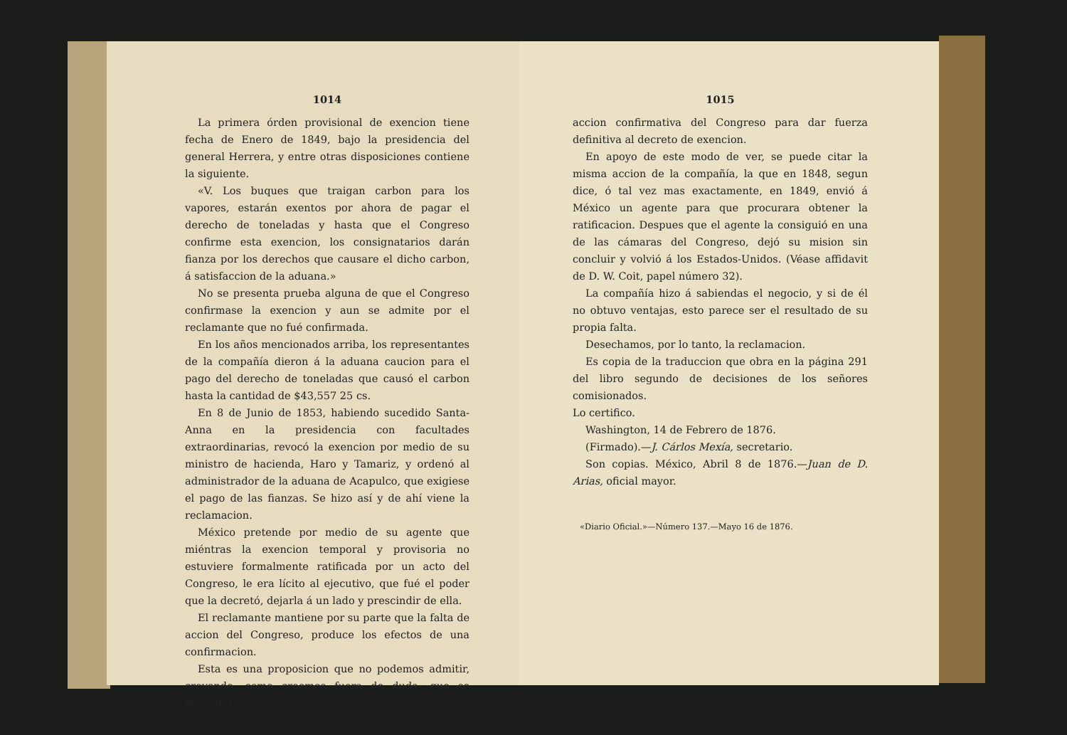1014
La primera órden provisional de exencion tiene fecha de Enero de 1849, bajo la presidencia del general Herrera, y entre otras disposiciones contiene la siguiente.
«V. Los buques que traigan carbon para los vapores, estarán exentos por ahora de pagar el derecho de toneladas y hasta que el Congreso confirme esta exencion, los consignatarios darán fianza por los derechos que causare el dicho carbon, á satisfaccion de la aduana.»
No se presenta prueba alguna de que el Congreso confirmase la exencion y aun se admite por el reclamante que no fué confirmada.
En los años mencionados arriba, los representantes de la compañía dieron á la aduana caucion para el pago del derecho de toneladas que causó el carbon hasta la cantidad de $43,557 25 cs.
En 8 de Junio de 1853, habiendo sucedido Santa-Anna en la presidencia con facultades extraordinarias, revocó la exencion por medio de su ministro de hacienda, Haro y Tamariz, y ordenó al administrador de la aduana de Acapulco, que exigiese el pago de las fianzas. Se hizo así y de ahí viene la reclamacion.
México pretende por medio de su agente que miéntras la exencion temporal y provisoria no estuviere formalmente ratificada por un acto del Congreso, le era lícito al ejecutivo, que fué el poder que la decretó, dejarla á un lado y prescindir de ella.
El reclamante mantiene por su parte que la falta de accion del Congreso, produce los efectos de una confirmacion.
Esta es una proposicion que no podemos admitir, creyendo, como creemos fuera de duda, que se necesitaba la
1015
accion confirmativa del Congreso para dar fuerza definitiva al decreto de exencion.
En apoyo de este modo de ver, se puede citar la misma accion de la compañía, la que en 1848, segun dice, ó tal vez mas exactamente, en 1849, envió á México un agente para que procurara obtener la ratificacion. Despues que el agente la consiguió en una de las cámaras del Congreso, dejó su mision sin concluir y volvió á los Estados-Unidos. (Véase affidavit de D. W. Coit, papel número 32).
La compañía hizo á sabiendas el negocio, y si de él no obtuvo ventajas, esto parece ser el resultado de su propia falta.
Desechamos, por lo tanto, la reclamacion.
Es copia de la traduccion que obra en la página 291 del libro segundo de decisiones de los señores comisionados.
Lo certifico.
Washington, 14 de Febrero de 1876.
(Firmado).—J. Cárlos Mexía, secretario.
Son copias. México, Abril 8 de 1876.—Juan de D. Arias, oficial mayor.
«Diario Oficial.»—Número 137.—Mayo 16 de 1876.